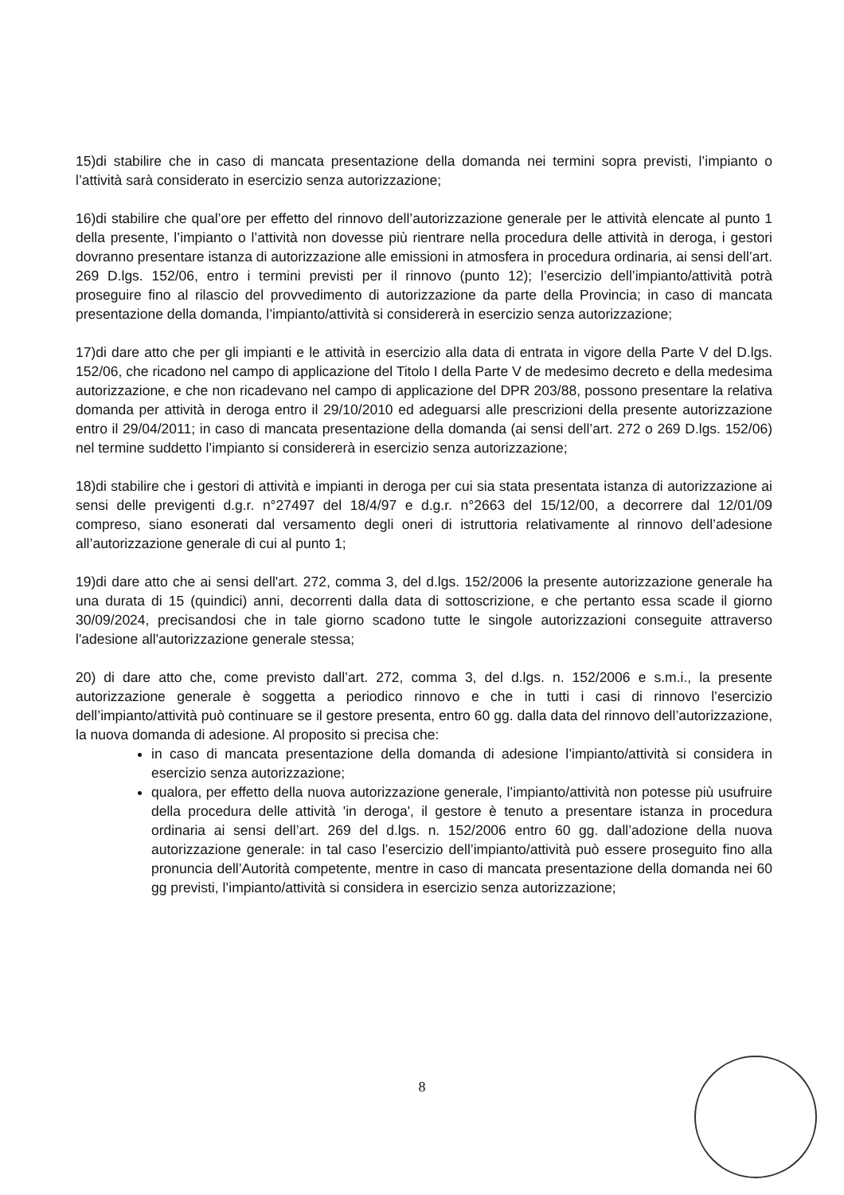15)di stabilire che in caso di mancata presentazione della domanda nei termini sopra previsti, l’impianto o l’attività sarà considerato in esercizio senza autorizzazione;
16)di stabilire che qual’ore per effetto del rinnovo dell’autorizzazione generale per le attività elencate al punto 1 della presente, l’impianto o l’attività non dovesse più rientrare nella procedura delle attività in deroga, i gestori dovranno presentare istanza di autorizzazione alle emissioni in atmosfera in procedura ordinaria, ai sensi dell’art. 269 D.lgs. 152/06, entro i termini previsti per il rinnovo (punto 12); l’esercizio dell’impianto/attività potrà proseguire fino al rilascio del provvedimento di autorizzazione da parte della Provincia; in caso di mancata presentazione della domanda, l’impianto/attività si considererà in esercizio senza autorizzazione;
17)di dare atto che per gli impianti e le attività in esercizio alla data di entrata in vigore della Parte V del D.lgs. 152/06, che ricadono nel campo di applicazione del Titolo I della Parte V de medesimo decreto e della medesima autorizzazione, e che non ricadevano nel campo di applicazione del DPR 203/88, possono presentare la relativa domanda per attività in deroga entro il 29/10/2010 ed adeguarsi alle prescrizioni della presente autorizzazione entro il 29/04/2011; in caso di mancata presentazione della domanda (ai sensi dell’art. 272 o 269 D.lgs. 152/06) nel termine suddetto l’impianto si considererà in esercizio senza autorizzazione;
18)di stabilire che i gestori di attività e impianti in deroga per cui sia stata presentata istanza di autorizzazione ai sensi delle previgenti d.g.r. n°27497 del 18/4/97 e d.g.r. n°2663 del 15/12/00, a decorrere dal 12/01/09 compreso, siano esonerati dal versamento degli oneri di istruttoria relativamente al rinnovo dell’adesione all’autorizzazione generale di cui al punto 1;
19)di dare atto che ai sensi dell'art. 272, comma 3, del d.lgs. 152/2006 la presente autorizzazione generale ha una durata di 15 (quindici) anni, decorrenti dalla data di sottoscrizione, e che pertanto essa scade il giorno 30/09/2024, precisandosi che in tale giorno scadono tutte le singole autorizzazioni conseguite attraverso l'adesione all'autorizzazione generale stessa;
20) di dare atto che, come previsto dall’art. 272, comma 3, del d.lgs. n. 152/2006 e s.m.i., la presente autorizzazione generale è soggetta a periodico rinnovo e che in tutti i casi di rinnovo l’esercizio dell’impianto/attività può continuare se il gestore presenta, entro 60 gg. dalla data del rinnovo dell’autorizzazione, la nuova domanda di adesione. Al proposito si precisa che:
in caso di mancata presentazione della domanda di adesione l’impianto/attività si considera in esercizio senza autorizzazione;
qualora, per effetto della nuova autorizzazione generale, l’impianto/attività non potesse più usufruire della procedura delle attività 'in deroga', il gestore è tenuto a presentare istanza in procedura ordinaria ai sensi dell’art. 269 del d.lgs. n. 152/2006 entro 60 gg. dall’adozione della nuova autorizzazione generale: in tal caso l’esercizio dell’impianto/attività può essere proseguito fino alla pronuncia dell’Autorità competente, mentre in caso di mancata presentazione della domanda nei 60 gg previsti, l’impianto/attività si considera in esercizio senza autorizzazione;
8